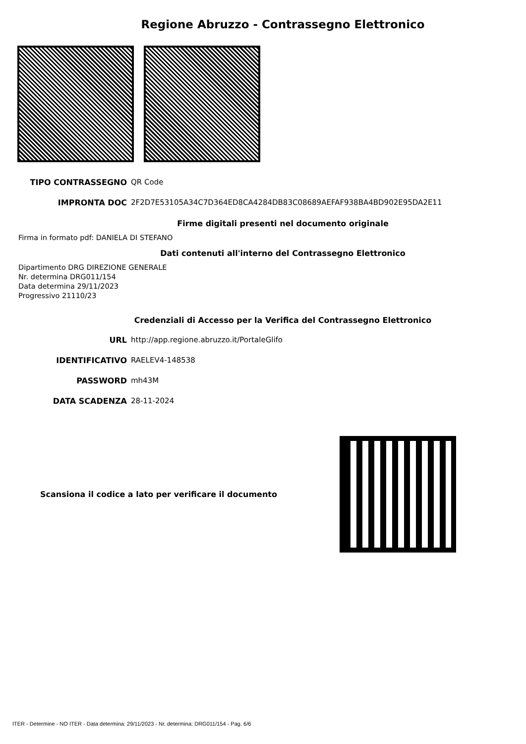Regione Abruzzo - Contrassegno Elettronico
| TIPO CONTRASSEGNO | QR Code |
| IMPRONTA DOC | 2F2D7E53105A34C7D364ED8CA4284DB83C08689AEFAF938BA4BD902E95DA2E11 |
Firme digitali presenti nel documento originale
Firma in formato pdf: DANIELA DI STEFANO
Dati contenuti all'interno del Contrassegno Elettronico
Dipartimento DRG DIREZIONE GENERALE
Nr. determina DRG011/154
Data determina 29/11/2023
Progressivo 21110/23
Credenziali di Accesso per la Verifica del Contrassegno Elettronico
| URL | http://app.regione.abruzzo.it/PortaleGlifo |
| IDENTIFICATIVO | RAELEV4-148538 |
| PASSWORD | mh43M |
| DATA SCADENZA | 28-11-2024 |
Scansiona il codice a lato per verificare il documento
ITER - Determine - NO ITER - Data determina: 29/11/2023 - Nr. determina: DRG011/154 - Pag. 6/6